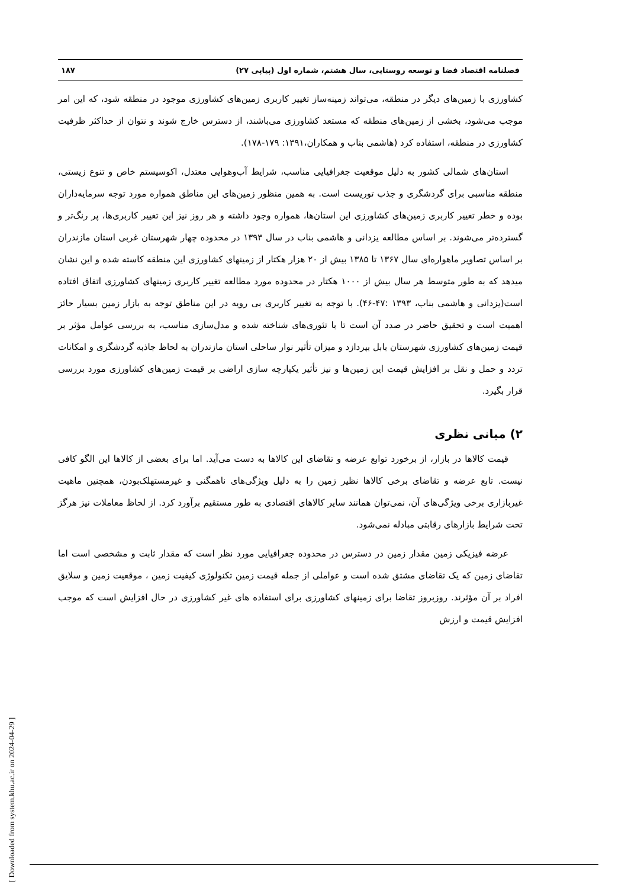فصلنامه اقتصاد فضا و توسعه روستایی، سال هشتم، شماره اول (پیاپی ۲۷) ۱۸۷
کشاورزی با زمین‌های دیگر در منطقه، می‌تواند زمینه‌ساز تغییر کاربری زمین‌های کشاورزی موجود در منطقه شود، که این امر موجب می‌شود، بخشی از زمین‌های منطقه که مستعد کشاورزی می‌باشند، از دسترس خارج شوند و نتوان از حداکثر ظرفیت کشاورزی در منطقه، استفاده کرد (هاشمی بناب و همکاران،۱۳۹۱: ۱۷۹-۱۷۸).
استان‌های شمالی کشور به دلیل موقعیت جغرافیایی مناسب، شرایط آب‌وهوایی معتدل، اکوسیستم خاص و تنوع زیستی، منطقه مناسبی برای گردشگری و جذب توریست است. به همین منظور زمین‌های این مناطق همواره مورد توجه سرمایه‌داران بوده و خطر تغییر کاربری زمین‌های کشاورزی این استان‌ها، همواره وجود داشته و هر روز نیز این تغییر کاربری‌ها، پر رنگ‌تر و گسترده‌تر می‌شوند. بر اساس مطالعه یزدانی و هاشمی بناب در سال ۱۳۹۳ در محدوده چهار شهرستان غربی استان مازندران بر اساس تصاویر ماهواره‌ای سال ۱۳۶۷ تا ۱۳۸۵ بیش از ۲۰ هزار هکتار از زمینهای کشاورزی این منطقه کاسته شده و این نشان میدهد که به طور متوسط هر سال بیش از ۱۰۰۰ هکتار در محدوده مورد مطالعه تغییر کاربری زمینهای کشاورزی اتفاق افتاده است(یزدانی و هاشمی بناب، ۱۳۹۳ :۴۷-۴۶). با توجه به تغییر کاربری بی رویه در این مناطق توجه به بازار زمین بسیار حائز اهمیت است و تحقیق حاضر در صدد آن است تا با تئوری‌های شناخته شده و مدل‌سازی مناسب، به بررسی عوامل مؤثر بر قیمت زمین‌های کشاورزی شهرستان بابل بپردازد و میزان تأثیر نوار ساحلی استان مازندران به لحاظ جاذبه گردشگری و امکانات تردد و حمل و نقل بر افزایش قیمت این زمین‌ها و نیز تأثیر یکپارچه سازی اراضی بر قیمت زمین‌های کشاورزی مورد بررسی قرار بگیرد.
۲) مبانی نظری
قیمت کالاها در بازار، از برخورد توابع عرضه و تقاضای این کالاها به دست می‌آید. اما برای بعضی از کالاها این الگو کافی نیست. تابع عرضه و تقاضای برخی کالاها نظیر زمین را به دلیل ویژگی‌های ناهمگنی و غیرمستهلک‌بودن، همچنین ماهیت غیربازاری برخی ویژگی‌های آن، نمی‌توان همانند سایر کالاهای اقتصادی به طور مستقیم برآورد کرد. از لحاظ معاملات نیز هرگز تحت شرایط بازارهای رقابتی مبادله نمی‌شود.
عرضه فیزیکی زمین مقدار زمین در دسترس در محدوده جغرافیایی مورد نظر است که مقدار ثابت و مشخصی است اما تقاضای زمین که یک تقاضای مشتق شده است و عواملی از جمله قیمت زمین تکنولوژی کیفیت زمین ، موقعیت زمین و سلایق افراد بر آن مؤثرند. روزبروز تقاضا برای زمینهای کشاورزی برای استفاده های غیر کشاورزی در حال افزایش است که موجب افزایش قیمت و ارزش
[ Downloaded from system.khu.ac.ir on 2024-04-29 ]